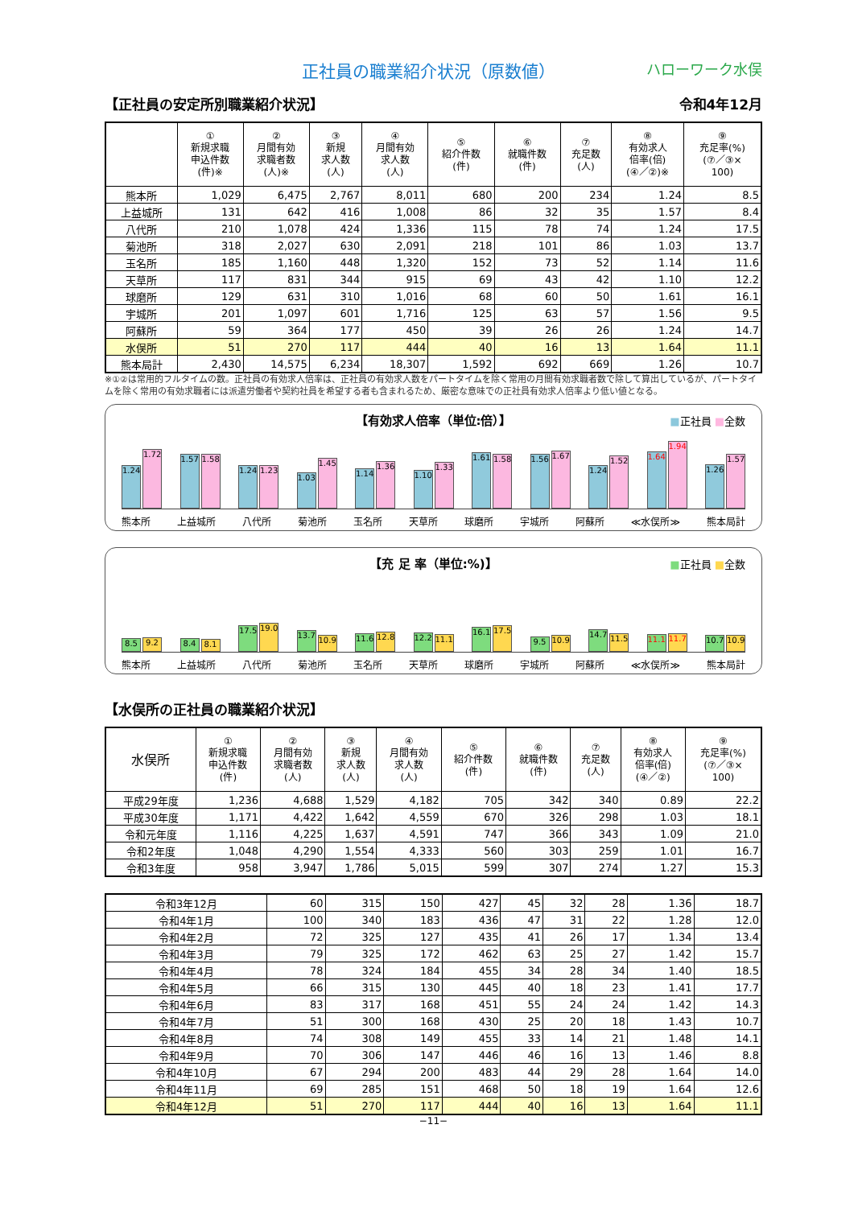正社員の職業紹介状況（原数値） ハローワーク水俣
【正社員の安定所別職業紹介状況】 令和4年12月
| | ① 新規求職 申込件数 (件)※ | ② 月間有効 求職者数 (人)※ | ③ 新規 求人数 (人) | ④ 月間有効 求人数 (人) | ⑤ 紹介件数 (件) | ⑥ 就職件数 (件) | ⑦ 充足数 (人) | ⑧ 有効求人 倍率(倍) (④／②)※ | ⑨ 充足率(%) (⑦／③× 100) |
| --- | --- | --- | --- | --- | --- | --- | --- | --- | --- |
| 熊本所 | 1,029 | 6,475 | 2,767 | 8,011 | 680 | 200 | 234 | 1.24 | 8.5 |
| 上益城所 | 131 | 642 | 416 | 1,008 | 86 | 32 | 35 | 1.57 | 8.4 |
| 八代所 | 210 | 1,078 | 424 | 1,336 | 115 | 78 | 74 | 1.24 | 17.5 |
| 菊池所 | 318 | 2,027 | 630 | 2,091 | 218 | 101 | 86 | 1.03 | 13.7 |
| 玉名所 | 185 | 1,160 | 448 | 1,320 | 152 | 73 | 52 | 1.14 | 11.6 |
| 天草所 | 117 | 831 | 344 | 915 | 69 | 43 | 42 | 1.10 | 12.2 |
| 球磨所 | 129 | 631 | 310 | 1,016 | 68 | 60 | 50 | 1.61 | 16.1 |
| 宇城所 | 201 | 1,097 | 601 | 1,716 | 125 | 63 | 57 | 1.56 | 9.5 |
| 阿蘇所 | 59 | 364 | 177 | 450 | 39 | 26 | 26 | 1.24 | 14.7 |
| 水俣所 | 51 | 270 | 117 | 444 | 40 | 16 | 13 | 1.64 | 11.1 |
| 熊本局計 | 2,430 | 14,575 | 6,234 | 18,307 | 1,592 | 692 | 669 | 1.26 | 10.7 |
※①②は常用的フルタイムの数。正社員の有効求人倍率は、正社員の有効求人数をパートタイムを除く常用の月間有効求職者数で除して算出しているが、パートタイムを除く常用の有効求職者には派遣労働者や契約社員を希望する者も含まれるため、厳密な意味での正社員有効求人倍率より低い値となる。
【有効求人倍率（単位:倍）】
■正社員 ■全数
1.24
1.72
1.57
1.58
1.24
1.23
1.03
1.45
1.14
1.36
1.10
1.33
1.61
1.58
1.56
1.67
1.24
1.52
1.64
1.94
1.26
1.57
熊本所 上益城所 八代所 菊池所 玉名所 天草所 球磨所 宇城所 阿蘇所 ≪水俣所≫ 熊本局計
【充 足 率（単位:%)】
■正社員 ■全数
8.5
9.2
8.4
8.1
17.5
19.0
13.7
10.9
11.6
12.8
12.2
11.1
16.1
17.5
9.5
10.9
14.7
11.5
11.1
11.7
10.7
10.9
熊本所 上益城所 八代所 菊池所 玉名所 天草所 球磨所 宇城所 阿蘇所 ≪水俣所≫ 熊本局計
【水俣所の正社員の職業紹介状況】
| 水俣所 | ① 新規求職 申込件数 (件) | ② 月間有効 求職者数 (人) | ③ 新規 求人数 (人) | ④ 月間有効 求人数 (人) | ⑤ 紹介件数 (件) | ⑥ 就職件数 (件) | ⑦ 充足数 (人) | ⑧ 有効求人 倍率(倍) (④／②) | ⑨ 充足率(%) (⑦／③× 100) |
| --- | --- | --- | --- | --- | --- | --- | --- | --- | --- |
| 平成29年度 | 1,236 | 4,688 | 1,529 | 4,182 | 705 | 342 | 340 | 0.89 | 22.2 |
| 平成30年度 | 1,171 | 4,422 | 1,642 | 4,559 | 670 | 326 | 298 | 1.03 | 18.1 |
| 令和元年度 | 1,116 | 4,225 | 1,637 | 4,591 | 747 | 366 | 343 | 1.09 | 21.0 |
| 令和2年度 | 1,048 | 4,290 | 1,554 | 4,333 | 560 | 303 | 259 | 1.01 | 16.7 |
| 令和3年度 | 958 | 3,947 | 1,786 | 5,015 | 599 | 307 | 274 | 1.27 | 15.3 |
| 令和3年12月 | 60 | 315 | 150 | 427 | 45 | 32 | 28 | 1.36 | 18.7 |
| 令和4年1月 | 100 | 340 | 183 | 436 | 47 | 31 | 22 | 1.28 | 12.0 |
| 令和4年2月 | 72 | 325 | 127 | 435 | 41 | 26 | 17 | 1.34 | 13.4 |
| 令和4年3月 | 79 | 325 | 172 | 462 | 63 | 25 | 27 | 1.42 | 15.7 |
| 令和4年4月 | 78 | 324 | 184 | 455 | 34 | 28 | 34 | 1.40 | 18.5 |
| 令和4年5月 | 66 | 315 | 130 | 445 | 40 | 18 | 23 | 1.41 | 17.7 |
| 令和4年6月 | 83 | 317 | 168 | 451 | 55 | 24 | 24 | 1.42 | 14.3 |
| 令和4年7月 | 51 | 300 | 168 | 430 | 25 | 20 | 18 | 1.43 | 10.7 |
| 令和4年8月 | 74 | 308 | 149 | 455 | 33 | 14 | 21 | 1.48 | 14.1 |
| 令和4年9月 | 70 | 306 | 147 | 446 | 46 | 16 | 13 | 1.46 | 8.8 |
| 令和4年10月 | 67 | 294 | 200 | 483 | 44 | 29 | 28 | 1.64 | 14.0 |
| 令和4年11月 | 69 | 285 | 151 | 468 | 50 | 18 | 19 | 1.64 | 12.6 |
| 令和4年12月 | 51 | 270 | 117 | 444 | 40 | 16 | 13 | 1.64 | 11.1 |
−11−